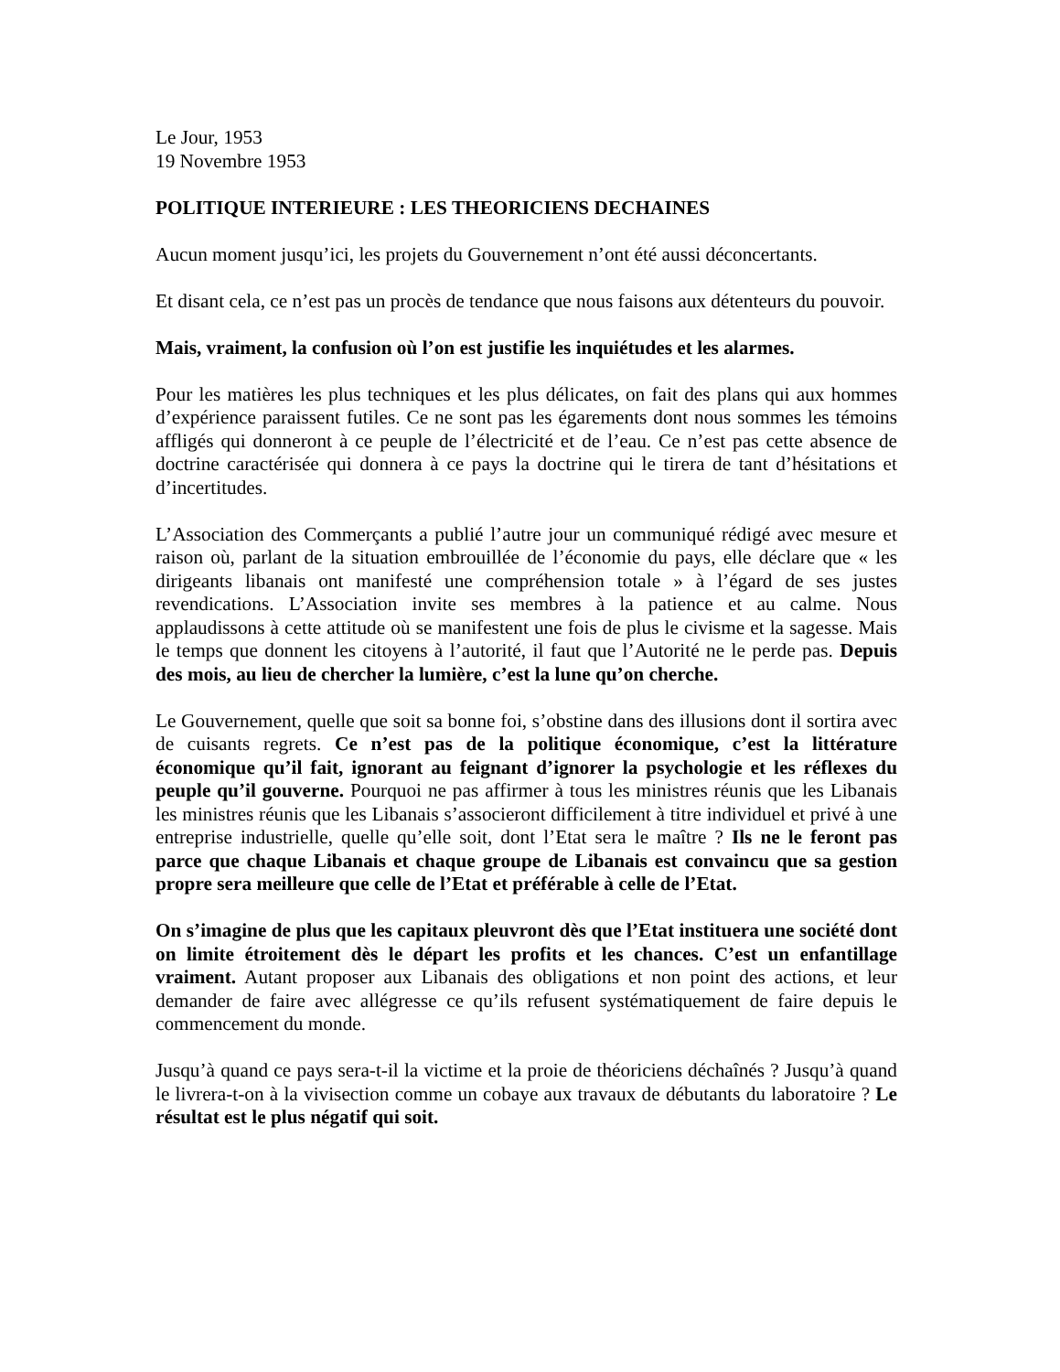Le Jour, 1953
19 Novembre 1953
POLITIQUE INTERIEURE : LES THEORICIENS DECHAINES
Aucun moment jusqu’ici, les projets du Gouvernement n’ont été aussi déconcertants.
Et disant cela, ce n’est pas un procès de tendance que nous faisons aux détenteurs du pouvoir.
Mais, vraiment, la confusion où l’on est justifie les inquiétudes et les alarmes.
Pour les matières les plus techniques et les plus délicates, on fait des plans qui aux hommes d’expérience paraissent futiles. Ce ne sont pas les égarements dont nous sommes les témoins affligés qui donneront à ce peuple de l’électricité et de l’eau. Ce n’est pas cette absence de doctrine caractérisée qui donnera à ce pays la doctrine qui le tirera de tant d’hésitations et d’incertitudes.
L’Association des Commerçants a publié l’autre jour un communiqué rédigé avec mesure et raison où, parlant de la situation embrouillée de l’économie du pays, elle déclare que « les dirigeants libanais ont manifesté une compréhension totale » à l’égard de ses justes revendications. L’Association invite ses membres à la patience et au calme. Nous applaudissons à cette attitude où se manifestent une fois de plus le civisme et la sagesse. Mais le temps que donnent les citoyens à l’autorité, il faut que l’Autorité ne le perde pas. Depuis des mois, au lieu de chercher la lumière, c’est la lune qu’on cherche.
Le Gouvernement, quelle que soit sa bonne foi, s’obstine dans des illusions dont il sortira avec de cuisants regrets. Ce n’est pas de la politique économique, c’est la littérature économique qu’il fait, ignorant au feignant d’ignorer la psychologie et les réflexes du peuple qu’il gouverne. Pourquoi ne pas affirmer à tous les ministres réunis que les Libanais les ministres réunis que les Libanais s’associeront difficilement à titre individuel et privé à une entreprise industrielle, quelle qu’elle soit, dont l’Etat sera le maître ? Ils ne le feront pas parce que chaque Libanais et chaque groupe de Libanais est convaincu que sa gestion propre sera meilleure que celle de l’Etat et préférable à celle de l’Etat.
On s’imagine de plus que les capitaux pleuvront dès que l’Etat instituera une société dont on limite étroitement dès le départ les profits et les chances. C’est un enfantillage vraiment. Autant proposer aux Libanais des obligations et non point des actions, et leur demander de faire avec allégresse ce qu’ils refusent systématiquement de faire depuis le commencement du monde.
Jusqu’à quand ce pays sera-t-il la victime et la proie de théoriciens déchaînés ? Jusqu’à quand le livrera-t-on à la vivisection comme un cobaye aux travaux de débutants du laboratoire ? Le résultat est le plus négatif qui soit.